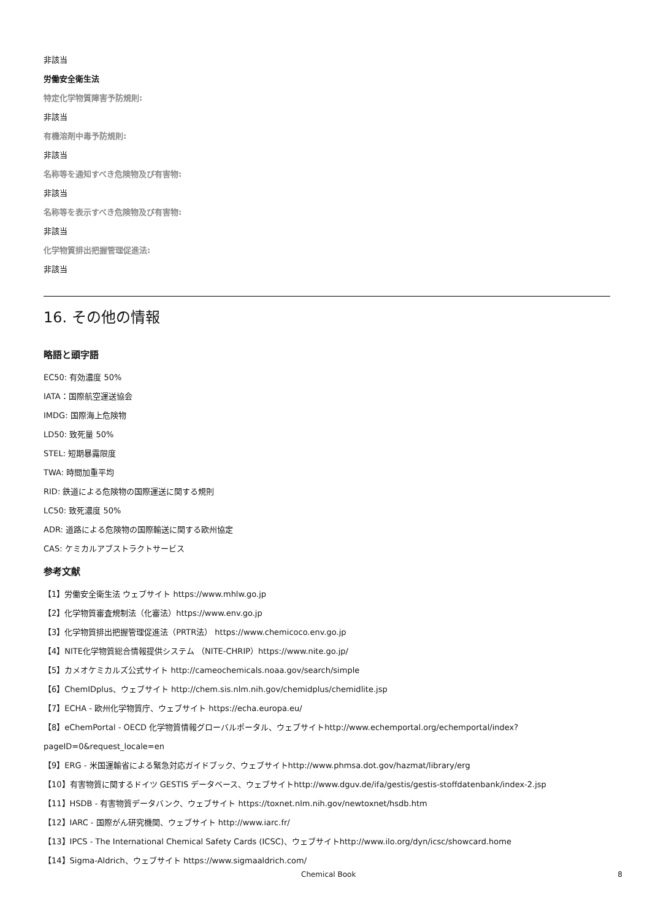非該当
労働安全衛生法
特定化学物質障害予防規則:
非該当
有機溶剤中毒予防規則:
非該当
名称等を通知すべき危険物及び有害物:
非該当
名称等を表示すべき危険物及び有害物:
非該当
化学物質排出把握管理促進法:
非該当
16. その他の情報
略語と頭字語
EC50: 有効濃度 50%
IATA：国際航空運送協会
IMDG: 国際海上危険物
LD50: 致死量 50%
STEL: 短期暴露限度
TWA: 時間加重平均
RID: 鉄道による危険物の国際運送に関する規則
LC50: 致死濃度 50%
ADR: 道路による危険物の国際輸送に関する欧州協定
CAS: ケミカルアブストラクトサービス
参考文献
【1】労働安全衛生法 ウェブサイト https://www.mhlw.go.jp
【2】化学物質審査規制法（化審法）https://www.env.go.jp
【3】化学物質排出把握管理促進法（PRTR法） https://www.chemicoco.env.go.jp
【4】NITE化学物質総合情報提供システム （NITE-CHRIP）https://www.nite.go.jp/
【5】カメオケミカルズ公式サイト http://cameochemicals.noaa.gov/search/simple
【6】ChemIDplus、ウェブサイト http://chem.sis.nlm.nih.gov/chemidplus/chemidlite.jsp
【7】ECHA - 欧州化学物質庁、ウェブサイト https://echa.europa.eu/
【8】eChemPortal - OECD 化学物質情報グローバルポータル、ウェブサイトhttp://www.echemportal.org/echemportal/index?
pageID=0&request_locale=en
【9】ERG - 米国運輸省による緊急対応ガイドブック、ウェブサイトhttp://www.phmsa.dot.gov/hazmat/library/erg
【10】有害物質に関するドイツ GESTIS データベース、ウェブサイトhttp://www.dguv.de/ifa/gestis/gestis-stoffdatenbank/index-2.jsp
【11】HSDB - 有害物質データバンク、ウェブサイト https://toxnet.nlm.nih.gov/newtoxnet/hsdb.htm
【12】IARC - 国際がん研究機関、ウェブサイト http://www.iarc.fr/
【13】IPCS - The International Chemical Safety Cards (ICSC)、ウェブサイトhttp://www.ilo.org/dyn/icsc/showcard.home
【14】Sigma-Aldrich、ウェブサイト https://www.sigmaaldrich.com/
Chemical Book 8